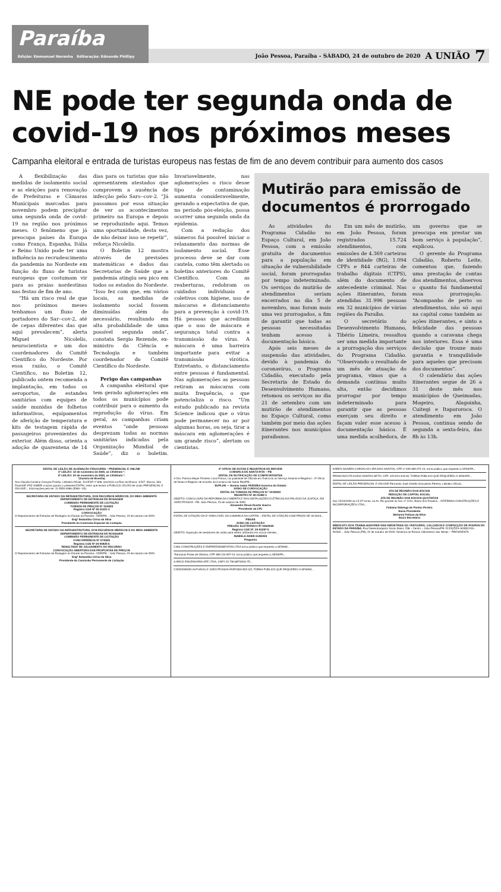Paraíba
Edição: Emmanuel Noronha Editoração: Ednando Phillipy
João Pessoa, Paraíba - SÁBADO, 24 de outubro de 2020 A UNIÃO 7
NE pode ter segunda onda de covid-19 nos próximos meses
Campanha eleitoral e entrada de turistas europeus nas festas de fim de ano devem contribuir para aumento dos casos
A flexibilização das medidas de isolamento social e as eleições para renovação de Prefeituras e Câmaras Municipais marcadas para novembro podem precipitar uma segunda onda de covid-19 na região nos próximos meses. O fenômeno que já preocupa países da Europa como França, Espanha, Itália e Reino Unido pode ter uma influência no recrudescimento da pandemia no Nordeste em função do fluxo de turistas europeus que costumam vir para as praias nordestinas nas festas de fim de ano.
“Há um risco real de que nos próximos meses tenhamos um fluxo de portadores do Sar--cov-2, até de cepas diferentes das que aqui prevalecem”, alerta Miguel Nicolelis, neurocientista e um dos coordenadores do Comitê Científico do Nordeste. Por essa razão, o Comitê Científico, no Boletim 12, publicado ontem recomenda a implantação, em todos os aeroportos, de estandes sanitários com equipes de saúde munidas de folhetos informativos, equipamentos de aferição de temperatura e kits de testagem rápida de passageiros provenientes do exterior. Além disso, orienta a adoção de quarentena de 14 dias para os turistas que não apresentarem atestados que comprovem a ausência de infecção pelo Sars--cov-2. “Já passamos por essa situação de ver os acontecimentos primeiro na Europa e depois se reproduzindo aqui. Temos uma oportunidade, desta vez, de não deixar isso se repetir”, reforça Nicolelis.
O Boletim 12 mostra através de previsões matemáticas e dados das Secretarias de Saúde que a pandemia atingiu seu pico em todos os estados do Nordeste. “Isso fez com que, em vários locais, as medidas de isolamento social fossem diminuídas além do necessário, resultando em alta probabilidade de uma possível segunda onda”, constata Sergio Rezende, ex-ministro da Ciência e Tecnologia e também coordenador do Comitê Científico do Nordeste.
Perigo das campanhas
A campanha eleitoral que tem gerado aglomerações em todos os municípios pode contribuir para o aumento da reprodução do vírus. Em geral, as campanhas criam eventos “onde pessoas desprezam todas as normas sanitárias indicadas pela Organização Mundial de Saúde”, diz o boletim. Invariavelmente, nas aglomerações o risco desse tipo de contaminação aumenta consideravelmente, gerando a expectativa de que, no período pós-eleição, possa ocorrer uma segunda onda da epidemia.
Com a redução dos números foi possível iniciar o relaxamento das normas de isolamento social. Esse processo deve se dar com cautela, como têm alertado os boletins anteriores do Comitê Científico. Com as reaberturas, redobram os cuidados individuais e coletivos com higiene, uso de máscaras e distanciamento para a prevenção à covid-19. Há pessoas que acreditam que o uso de máscara é segurança total contra a transmissão do vírus. A máscara é uma barreira importante para evitar a transmissão virótica. Entretanto, o distanciamento entre pessoas é fundamental. Nas aglomerações as pessoas retiram as máscaras com muita frequência, o que potencializa o risco. “Um estudo publicado na revista Science indicou que o vírus pode permanecer no ar por algumas horas, ou seja, tirar a máscara em aglomerações é um grande risco”, alertam os cientistas.
Mutirão para emissão de documentos é prorrogado
As atividades do Programa Cidadão no Espaço Cultural, em João Pessoa, com a emissão gratuita de documentos para a população em situação de vulnerabilidade social, foram prorrogadas por tempo indeterminado. Os serviços do mutirão de atendimentos seriam encerrados no dia 5 de novembro, mas foram mais uma vez prorrogados, a fim de garantir que todas as pessoas necessitadas tenham acesso à documentação básica.
Após seis meses de suspensão das atividades, devido à pandemia do coronavírus, o Programa Cidadão, executado pela Secretaria de Estado do Desenvolvimento Humano, retomou os serviços no dia 21 de setembro com um mutirão de atendimentos no Espaço Cultural, como também por meio das ações itinerantes nos municípios paraibanos.
Em um mês de mutirão, em João Pessoa, foram registrados 15.724 atendimentos, com emissões de 4.369 carteiras de identidade (RG), 1.094 CPFs e 844 carteiras de trabalho digitais (CTPS), além do documento de antecedente criminal. Nas ações itinerantes, foram atendidas 31.996 pessoas em 32 municípios de várias regiões da Paraíba.
O secretário do Desenvolvimento Humano, Tibério Limeira, ressaltou ser uma medida importante a prorrogação dos serviços do Programa Cidadão. “Observando o resultado de um mês de atuação do programa, vimos que a demanda continua muito alta, então decidimos prorrogar por tempo indeterminado para garantir que as pessoas exerçam seu direito e façam valer esse acesso à documentação básica. É uma medida acolhedora, de um governo que se preocupa em prestar um bom serviço à população”, explicou.
O gerente do Programa Cidadão, Roberto Leite, comentou que, fazendo uma prestação de contas dos atendimentos, observou o quanto foi fundamental essa prorrogação. “Acompanho de perto os atendimentos, não só aqui na capital como também as ações itinerantes, e sinto a felicidade das pessoas quando a caravana chega nos interiores. Essa é uma decisão que trouxe mais garantia e tranquilidade para aqueles que precisam dos documentos”.
O calendário das ações itinerantes segue de 26 a 31 deste mês nos municípios de Queimadas, Mogeiro, Alagoinha, Cuitegi e Itapororoca. O atendimento em João Pessoa, continua sendo de segunda a sexta-feira, das 8h às 13h.
EDITAL DE LEILÃO DE ALIENAÇÃO FIDUCIÁRIA – PRESENCIAL E ONLINE
1º LEILÃO: 12 de novembro de 2020, às 14h30min *.
2º LEILÃO: 24 de novembro de 2020, às 14h30min *.
*(horário de Brasília)
Ana Claudia Carolina Campos Frazão, Leiloeira Oficial, JUCESP nº 836, escritório na Rua da Mooca, 3.547, Mooca, São Paulo/SP, FAZ SABER a todos quanto o presente EDITAL virem que levará a PÚBLICO LEILÃO de modo PRESENCIAL E ON-LINE... Informações pelo tel. 11-3550-4066 (5566 - 03).
SECRETARIA DE ESTADO DA INFRAESTRUTURA, DOS RECURSOS HÍDRICOS, DO MEIO AMBIENTE
DEPARTAMENTO DE ESTRADAS DE RODAGEM
COMISSÃO PERMANENTE DE LICITAÇÃO
TOMADA DE PREÇOS Nº 11/2020
Registro CGE Nº 20-01121-4
CONVOCAÇÃO
O Departamento de Estradas de Rodagem do Estado da Paraíba - DER/PB... João Pessoa, 23 de outubro de 2020.
Engº Sebastião Cirino da Silva
Presidente da Comissão Especial de Licitação
SECRETARIA DE ESTADO DA INFRAESTRUTURA, DOS RECURSOS HÍDRICOS E DO MEIO AMBIENTE
DEPARTAMENTO DE ESTRADAS DE RODAGEM
COMISSÃO PERMANENTE DE LICITAÇÃO
CONCORRÊNCIA Nº 07/2020
Registro CGE Nº 20-00925-6
RESULTADO DE JULGAMENTO DO RECURSO
CONVOCAÇÃO ABERTURA DAS PROPOSTAS DE PREÇOS
O Departamento de Estradas de Rodagem do Estado da Paraíba - DER/PB... João Pessoa, 23 de outubro de 2020.
Engº Sebastião Cirino da Silva
Presidente da Comissão Permanente de Licitação
2º OFÍCIO DE NOTAS E REGISTROS DE IMÓVEIS
COMARCA DE SANTA RITA – PB
EDITAL DE NOTIFICAÇÃO DE CONFRONTANTES
A Dra. Patricia Mayer Pinheiro Lima Franca, na qualidade de Oficiala em Exercício do Serviço Notarial e Registral – 2º Ofício de Notas e Registro de Imóveis da Comarca de Santa Rita/PB...
SUPLAN — Somos todos PARAÍBA Governo do Estado
AVISO DE CONVOCAÇÃO
EDITAL DA TOMADA DE PREÇOS N.º 104/2020
REGISTRO Nº 20-01382-1
OBJETO: CONCLUSÃO DA REFORMA DA COBERTA E DAS INSTALAÇÕES ELÉTRICAS DO PALÁCIO DA JUSTIÇA, EM JOÃO PESSOA - PB. João Pessoa, 23 de outubro de 2020.
Alexandre Dinoá Duarte Guerra
Presidente da CPL
EDITAL DE CITAÇÃO DA 5ª VARA CÍVEL DA COMARCA DA CAPITAL - EDITAL DE CITAÇÃO COM PRAZO DE 30 DIAS...
PBGÁS
AVISO DE LICITAÇÃO
PREGÃO ELETRÔNICO Nº 006/2020
Registro CGE Nº. 20-01287-5
OBJETO: Aquisição de medidores de vazão para serem utilizados em novos clientes...
ISABELA ASSIS GUEDES
Pregoeira
CWG CONSTRUÇÕES E EMPREENDIMENTOS LTDA torna público que requereu a SEMAM...
“Fernando Freire de Oliveira, CPF 389.124.907-10, torna público que requereu a SEMAPA...
A ARCO ENGENHARIA SPE LTDA, CNPJ 23.739.897/0001-75...
CONDOMINIO ALPHAVILLE JOÃO PESSOA FAZENDA BOI SÓ, TORNA PÚBLICO QUE REQUEREU A SEMAM...
KAREN SOARES CARVALHO LIRA DOS SANTOS, CPF nº 029.389.274-10, torna público que requereu à SEMAPA...
FRANCISCO PLACIDO DANTAS NETO, CPF: 423.913.344-00, TORNA PÚBLICO QUE REQUEREU A SEMAPA...
EDITAL DE LEILÃO PRESENCIAL E ON-LINE Fernando José Cerello Gonçalves Pereira, Leiloeiro Oficial...
ATA DE REUNIÃO DOS SÓCIOS
REDUÇÃO DE CAPITAL SOCIAL
ATA DE REUNIÃO DOS SÓCIOS QUOTISTAS
Aos 15/10/2020 às 13:37 horas, na Av. Rio grande do Sul, nº 1241, Bairro dos Estados... INTERMAX CONSTRUÇÕES E INCORPORAÇÕES LTDA...
Fabiano Nóbrega de Pontes Pereira
Sócio Presidente
Bertonio Feitosa da Silva
Sócio Secretário
SINDICATO DOS TRABALHADORES NAS INDÚSTRIAS DO VESTUÁRIO, CALÇADOS E CONFECÇÃO DE ROUPAS DO ESTADO DA PARAÍBA. Rua Desembargador Souto Maior, 258 – Centro – João Pessoa/PB. ELEIÇÕES SINDICAIS - AVISO... João Pessoa (PB), 22 de outubro de 2020. Severina do Ramos Clementino das Neves – PRESIDENTA